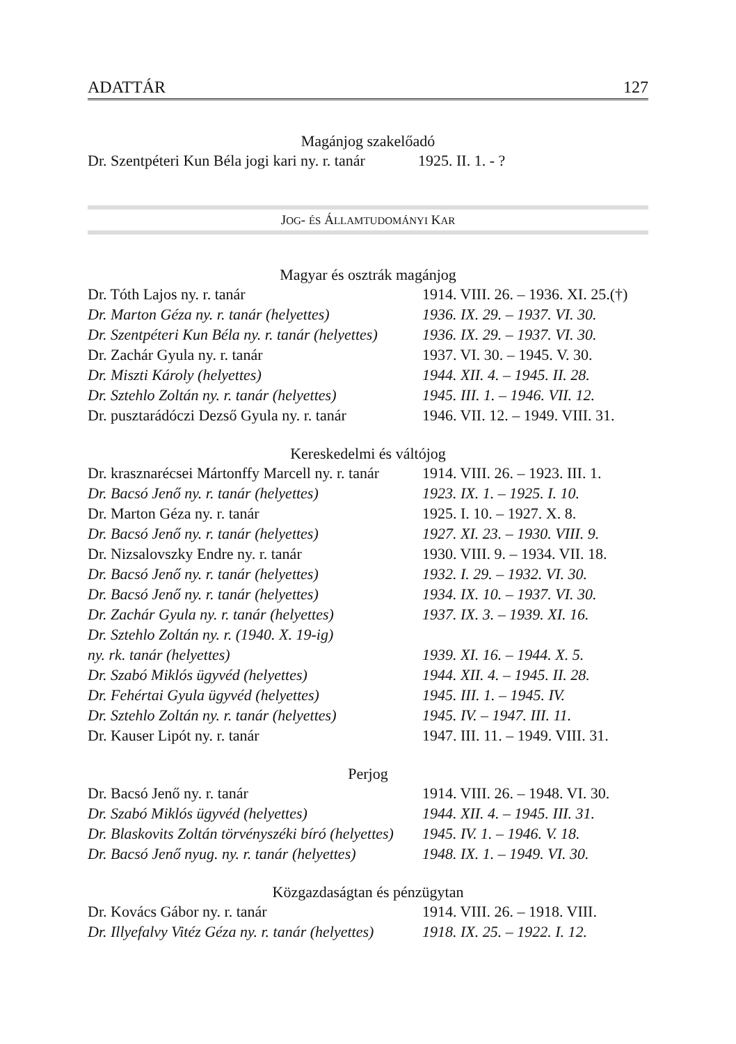ADATTÁR 127
Magánjog szakelőadó
| Dr. Szentpéteri Kun Béla jogi kari ny. r. tanár | 1925. II. 1. - ? |
JOG- ÉS ÁLLAMTUDOMÁNYI KAR
Magyar és osztrák magánjog
| Dr. Tóth Lajos ny. r. tanár | 1914. VIII. 26. – 1936. XI. 25.(†) |
| Dr. Marton Géza ny. r. tanár (helyettes) | 1936. IX. 29. – 1937. VI. 30. |
| Dr. Szentpéteri Kun Béla ny. r. tanár (helyettes) | 1936. IX. 29. – 1937. VI. 30. |
| Dr. Zachár Gyula ny. r. tanár | 1937. VI. 30. – 1945. V. 30. |
| Dr. Miszti Károly (helyettes) | 1944. XII. 4. – 1945. II. 28. |
| Dr. Sztehlo Zoltán ny. r. tanár (helyettes) | 1945. III. 1. – 1946. VII. 12. |
| Dr. pusztarádóczi Dezső Gyula ny. r. tanár | 1946. VII. 12. – 1949. VIII. 31. |
Kereskedelmi és váltójog
| Dr. krasznarécsei Mártonffy Marcell ny. r. tanár | 1914. VIII. 26. – 1923. III. 1. |
| Dr. Bacsó Jenő ny. r. tanár (helyettes) | 1923. IX. 1. – 1925. I. 10. |
| Dr. Marton Géza ny. r. tanár | 1925. I. 10. – 1927. X. 8. |
| Dr. Bacsó Jenő ny. r. tanár (helyettes) | 1927. XI. 23. – 1930. VIII. 9. |
| Dr. Nizsalovszky Endre ny. r. tanár | 1930. VIII. 9. – 1934. VII. 18. |
| Dr. Bacsó Jenő ny. r. tanár (helyettes) | 1932. I. 29. – 1932. VI. 30. |
| Dr. Bacsó Jenő ny. r. tanár (helyettes) | 1934. IX. 10. – 1937. VI. 30. |
| Dr. Zachár Gyula ny. r. tanár (helyettes) | 1937. IX. 3. – 1939. XI. 16. |
| Dr. Sztehlo Zoltán ny. r. (1940. X. 19-ig) ny. rk. tanár (helyettes) | 1939. XI. 16. – 1944. X. 5. |
| Dr. Szabó Miklós ügyvéd (helyettes) | 1944. XII. 4. – 1945. II. 28. |
| Dr. Fehértai Gyula ügyvéd (helyettes) | 1945. III. 1. – 1945. IV. |
| Dr. Sztehlo Zoltán ny. r. tanár (helyettes) | 1945. IV. – 1947. III. 11. |
| Dr. Kauser Lipót ny. r. tanár | 1947. III. 11. – 1949. VIII. 31. |
Perjog
| Dr. Bacsó Jenő ny. r. tanár | 1914. VIII. 26. – 1948. VI. 30. |
| Dr. Szabó Miklós ügyvéd (helyettes) | 1944. XII. 4. – 1945. III. 31. |
| Dr. Blaskovits Zoltán törvényszéki bíró (helyettes) | 1945. IV. 1. – 1946. V. 18. |
| Dr. Bacsó Jenő nyug. ny. r. tanár (helyettes) | 1948. IX. 1. – 1949. VI. 30. |
Közgazdaságtan és pénzügytan
| Dr. Kovács Gábor ny. r. tanár | 1914. VIII. 26. – 1918. VIII. |
| Dr. Illyefalvy Vitéz Géza ny. r. tanár (helyettes) | 1918. IX. 25. – 1922. I. 12. |